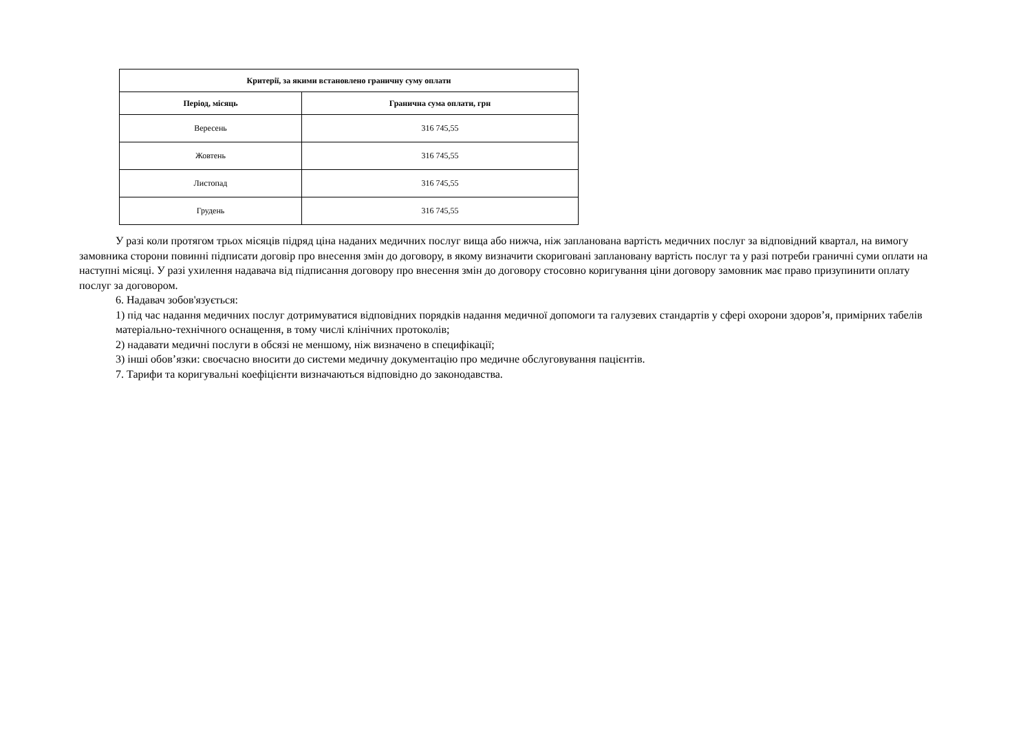| Критерії, за якими встановлено граничну суму оплати | |
| --- | --- |
| Період, місяць | Гранична сума оплати, грн |
| Вересень | 316 745,55 |
| Жовтень | 316 745,55 |
| Листопад | 316 745,55 |
| Грудень | 316 745,55 |
У разі коли протягом трьох місяців підряд ціна наданих медичних послуг вища або нижча, ніж запланована вартість медичних послуг за відповідний квартал, на вимогу замовника сторони повинні підписати договір про внесення змін до договору, в якому визначити скориговані заплановану вартість послуг та у разі потреби граничні суми оплати на наступні місяці. У разі ухилення надавача від підписання договору про внесення змін до договору стосовно коригування ціни договору замовник має право призупинити оплату послуг за договором.
6. Надавач зобов'язується:
1) під час надання медичних послуг дотримуватися відповідних порядків надання медичної допомоги та галузевих стандартів у сфері охорони здоров’я, примірних табелів матеріально-технічного оснащення, в тому числі клінічних протоколів;
2) надавати медичні послуги в обсязі не меншому, ніж визначено в специфікації;
3) інші обов’язки: своєчасно вносити до системи медичну документацію про медичне обслуговування пацієнтів.
7. Тарифи та коригувальні коефіцієнти визначаються відповідно до законодавства.